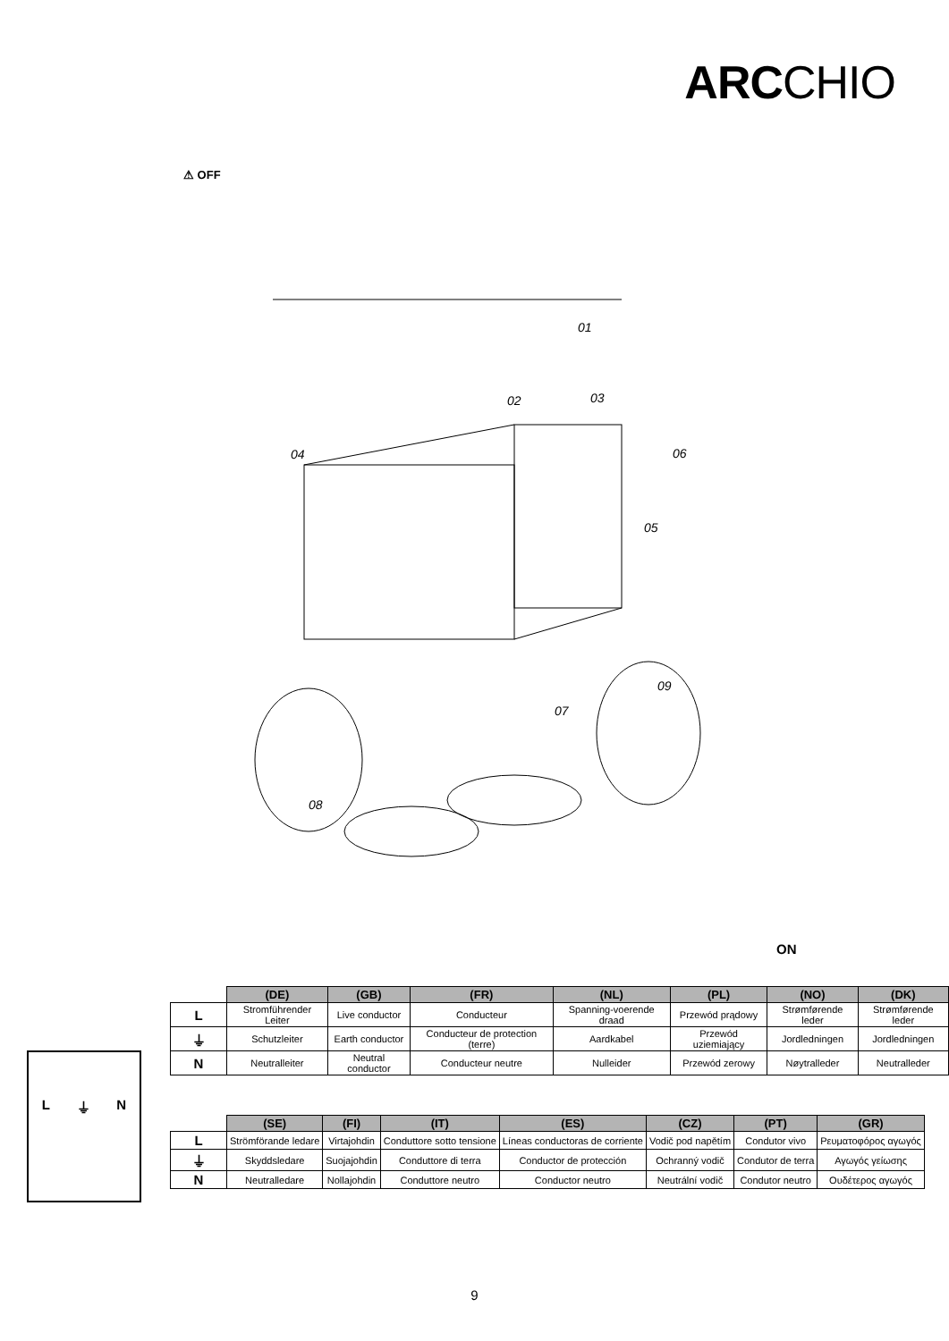ARCCHIO
⚠ OFF
01
02
03
04
05
06
07
08
09
ON
| | (DE) | (GB) | (FR) | (NL) | (PL) | (NO) | (DK) |
| --- | --- | --- | --- | --- | --- | --- | --- |
| L | Stromführender Leiter | Live conductor | Conducteur | Spanning-voerende draad | Przewód prądowy | Strømførende leder | Strømførende leder |
| ⏚ | Schutzleiter | Earth conductor | Conducteur de protection (terre) | Aardkabel | Przewód uziemiający | Jordledningen | Jordledningen |
| N | Neutralleiter | Neutral conductor | Conducteur neutre | Nulleider | Przewód zerowy | Nøytralleder | Neutralleder |
| | (SE) | (FI) | (IT) | (ES) | (CZ) | (PT) | (GR) |
| --- | --- | --- | --- | --- | --- | --- | --- |
| L | Strömförande ledare | Virtajohdin | Conduttore sotto tensione | Líneas conductoras de corriente | Vodič pod napětím | Condutor vivo | Ρευματοφόρος αγωγός |
| ⏚ | Skyddsledare | Suojajohdin | Conduttore di terra | Conductor de protección | Ochranný vodič | Condutor de terra | Αγωγός γείωσης |
| N | Neutralledare | Nollajohdin | Conduttore neutro | Conductor neutro | Neutrální vodič | Condutor neutro | Ουδέτερος αγωγός |
L ⏚ N
9